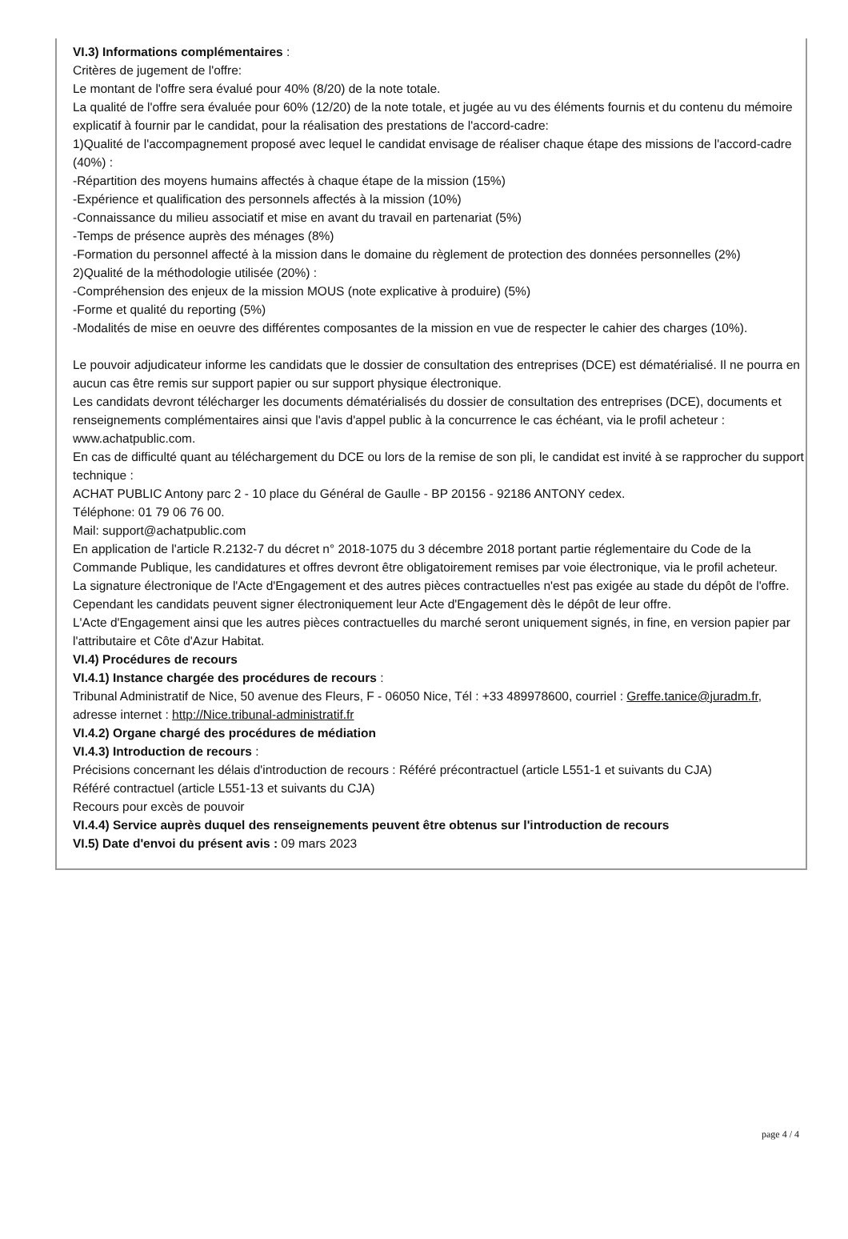VI.3) Informations complémentaires :
Critères de jugement de l'offre:
Le montant de l'offre sera évalué pour 40% (8/20) de la note totale.
La qualité de l'offre sera évaluée pour 60% (12/20) de la note totale, et jugée au vu des éléments fournis et du contenu du mémoire explicatif à fournir par le candidat, pour la réalisation des prestations de l'accord-cadre:
1)Qualité de l'accompagnement proposé avec lequel le candidat envisage de réaliser chaque étape des missions de l'accord-cadre (40%) :
-Répartition des moyens humains affectés à chaque étape de la mission (15%)
-Expérience et qualification des personnels affectés à la mission (10%)
-Connaissance du milieu associatif et mise en avant du travail en partenariat (5%)
-Temps de présence auprès des ménages (8%)
-Formation du personnel affecté à la mission dans le domaine du règlement de protection des données personnelles (2%)
2)Qualité de la méthodologie utilisée (20%) :
-Compréhension des enjeux de la mission MOUS (note explicative à produire) (5%)
-Forme et qualité du reporting (5%)
-Modalités de mise en oeuvre des différentes composantes de la mission en vue de respecter le cahier des charges (10%).
Le pouvoir adjudicateur informe les candidats que le dossier de consultation des entreprises (DCE) est dématérialisé. Il ne pourra en aucun cas être remis sur support papier ou sur support physique électronique.
Les candidats devront télécharger les documents dématérialisés du dossier de consultation des entreprises (DCE), documents et renseignements complémentaires ainsi que l'avis d'appel public à la concurrence le cas échéant, via le profil acheteur : www.achatpublic.com.
En cas de difficulté quant au téléchargement du DCE ou lors de la remise de son pli, le candidat est invité à se rapprocher du support technique :
ACHAT PUBLIC Antony parc 2 - 10 place du Général de Gaulle - BP 20156 - 92186 ANTONY cedex.
Téléphone: 01 79 06 76 00.
Mail: support@achatpublic.com
En application de l'article R.2132-7 du décret n° 2018-1075 du 3 décembre 2018 portant partie réglementaire du Code de la Commande Publique, les candidatures et offres devront être obligatoirement remises par voie électronique, via le profil acheteur.
La signature électronique de l'Acte d'Engagement et des autres pièces contractuelles n'est pas exigée au stade du dépôt de l'offre. Cependant les candidats peuvent signer électroniquement leur Acte d'Engagement dès le dépôt de leur offre.
L'Acte d'Engagement ainsi que les autres pièces contractuelles du marché seront uniquement signés, in fine, en version papier par l'attributaire et Côte d'Azur Habitat.
VI.4) Procédures de recours
VI.4.1) Instance chargée des procédures de recours :
Tribunal Administratif de Nice, 50 avenue des Fleurs, F - 06050 Nice, Tél : +33 489978600, courriel : Greffe.tanice@juradm.fr, adresse internet : http://Nice.tribunal-administratif.fr
VI.4.2) Organe chargé des procédures de médiation
VI.4.3) Introduction de recours :
Précisions concernant les délais d'introduction de recours : Référé précontractuel (article L551-1 et suivants du CJA)
Référé contractuel (article L551-13 et suivants du CJA)
Recours pour excès de pouvoir
VI.4.4) Service auprès duquel des renseignements peuvent être obtenus sur l'introduction de recours
VI.5) Date d'envoi du présent avis : 09 mars 2023
page 4 / 4